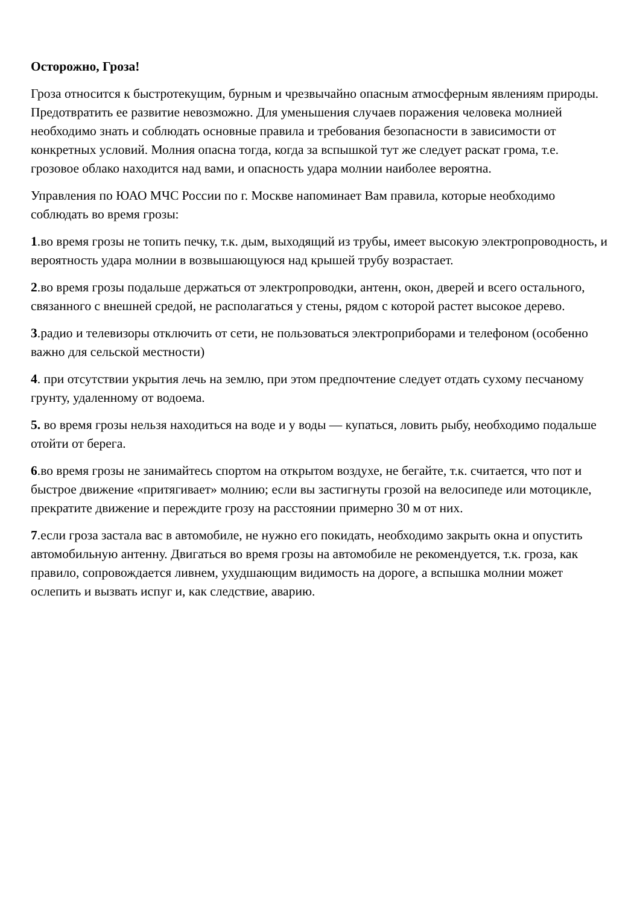Осторожно, Гроза!
Гроза относится к быстротекущим, бурным и чрезвычайно опасным атмосферным явлениям природы. Предотвратить ее развитие невозможно. Для уменьшения случаев поражения человека молнией необходимо знать и соблюдать основные правила и требования безопасности в зависимости от конкретных условий. Молния опасна тогда, когда за вспышкой тут же следует раскат грома, т.е. грозовое облако находится над вами, и опасность удара молнии наиболее вероятна.
Управления по ЮАО МЧС России по г. Москве напоминает Вам правила, которые необходимо соблюдать во время грозы:
1.во время грозы не топить печку, т.к. дым, выходящий из трубы, имеет высокую электропроводность, и вероятность удара молнии в возвышающуюся над крышей трубу возрастает.
2.во время грозы подальше держаться от электропроводки, антенн, окон, дверей и всего остального, связанного с внешней средой, не располагаться у стены, рядом с которой растет высокое дерево.
3.радио и телевизоры отключить от сети, не пользоваться электроприборами и телефоном (особенно важно для сельской местности)
4. при отсутствии укрытия лечь на землю, при этом предпочтение следует отдать сухому песчаному грунту, удаленному от водоема.
5. во время грозы нельзя находиться на воде и у воды — купаться, ловить рыбу, необходимо подальше отойти от берега.
6.во время грозы не занимайтесь спортом на открытом воздухе, не бегайте, т.к. считается, что пот и быстрое движение «притягивает» молнию; если вы застигнуты грозой на велосипеде или мотоцикле, прекратите движение и переждите грозу на расстоянии примерно 30 м от них.
7.если гроза застала вас в автомобиле, не нужно его покидать, необходимо закрыть окна и опустить автомобильную антенну. Двигаться во время грозы на автомобиле не рекомендуется, т.к. гроза, как правило, сопровождается ливнем, ухудшающим видимость на дороге, а вспышка молнии может ослепить и вызвать испуг и, как следствие, аварию.